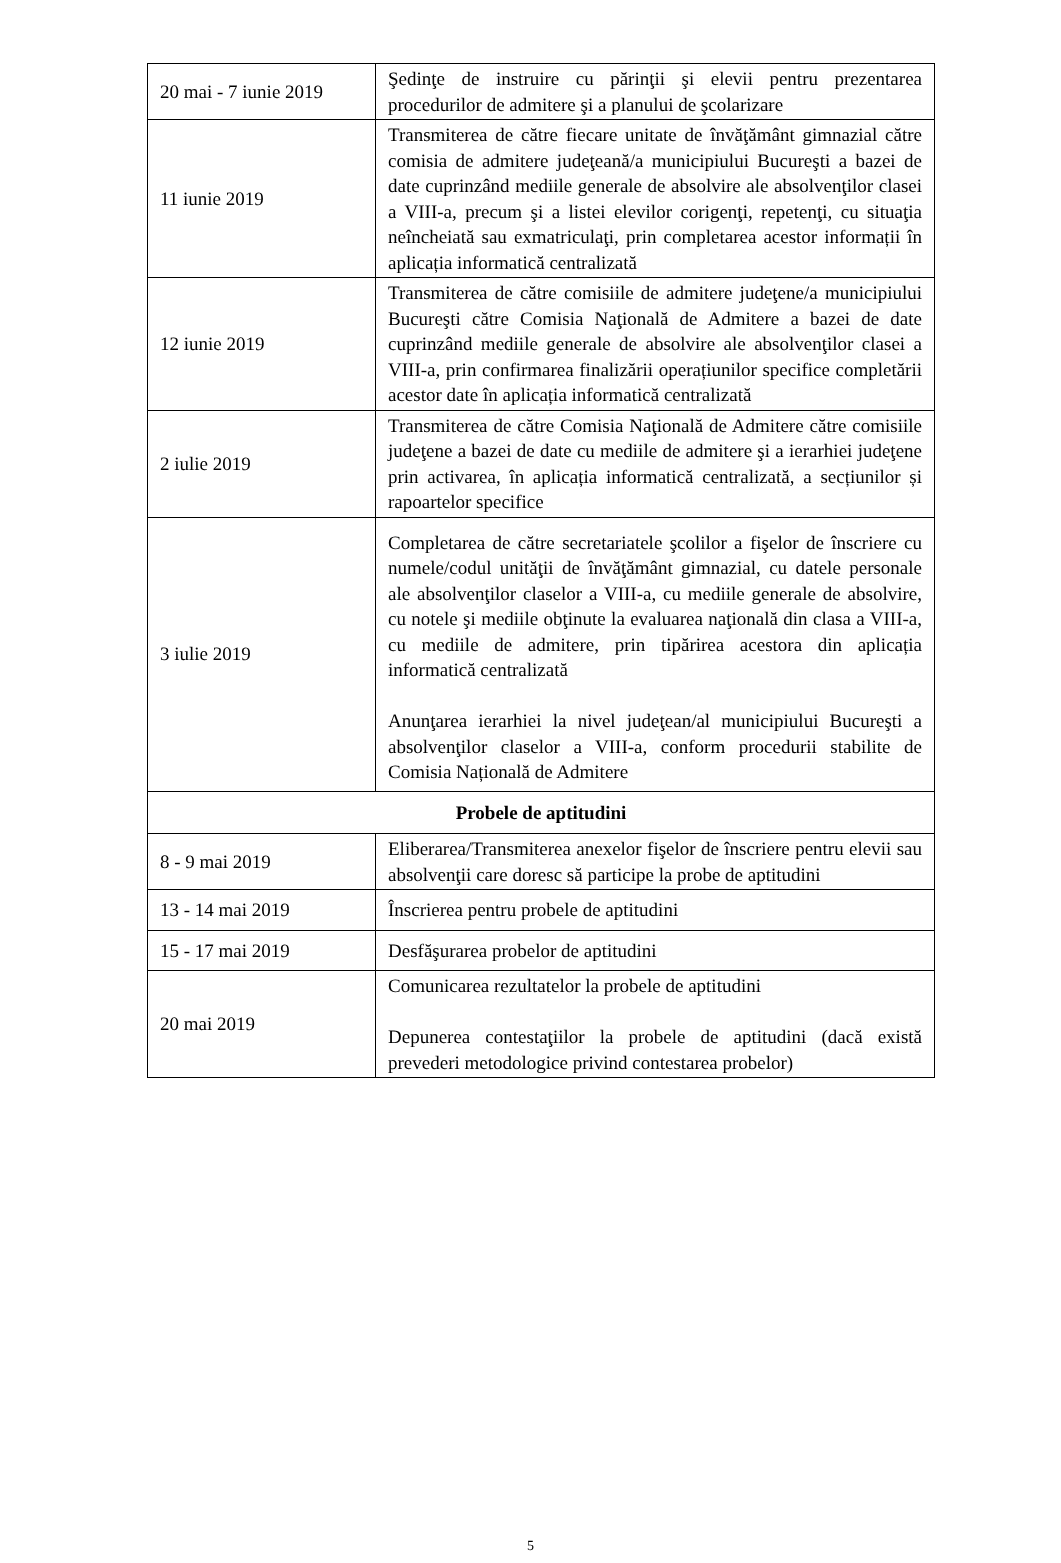| 20 mai - 7 iunie 2019 | Şedinţe de instruire cu părinţii şi elevii pentru prezentarea procedurilor de admitere şi a planului de şcolarizare |
| 11 iunie 2019 | Transmiterea de către fiecare unitate de învăţământ gimnazial către comisia de admitere judeţeană/a municipiului Bucureşti a bazei de date cuprinzând mediile generale de absolvire ale absolvenţilor clasei a VIII-a, precum şi a listei elevilor corigenţi, repetenţi, cu situaţia neîncheiată sau exmatriculaţi, prin completarea acestor informații în aplicația informatică centralizată |
| 12 iunie 2019 | Transmiterea de către comisiile de admitere judeţene/a municipiului Bucureşti către Comisia Naţională de Admitere a bazei de date cuprinzând mediile generale de absolvire ale absolvenţilor clasei a VIII-a, prin confirmarea finalizării operațiunilor specifice completării acestor date în aplicația informatică centralizată |
| 2 iulie 2019 | Transmiterea de către Comisia Naţională de Admitere către comisiile judeţene a bazei de date cu mediile de admitere şi a ierarhiei judeţene prin activarea, în aplicația informatică centralizată, a secțiunilor și rapoartelor specifice |
| 3 iulie 2019 | Completarea de către secretariatele şcolilor a fişelor de înscriere cu numele/codul unităţii de învăţământ gimnazial, cu datele personale ale absolvenţilor claselor a VIII-a, cu mediile generale de absolvire, cu notele şi mediile obţinute la evaluarea naţională din clasa a VIII-a, cu mediile de admitere, prin tipărirea acestora din aplicația informatică centralizată Anunţarea ierarhiei la nivel judeţean/al municipiului Bucureşti a absolvenţilor claselor a VIII-a, conform procedurii stabilite de Comisia Națională de Admitere |
| Probele de aptitudini | |
| 8 - 9 mai 2019 | Eliberarea/Transmiterea anexelor fişelor de înscriere pentru elevii sau absolvenţii care doresc să participe la probe de aptitudini |
| 13 - 14 mai 2019 | Înscrierea pentru probele de aptitudini |
| 15 - 17 mai 2019 | Desfăşurarea probelor de aptitudini |
| 20 mai 2019 | Comunicarea rezultatelor la probele de aptitudini Depunerea contestaţiilor la probele de aptitudini (dacă există prevederi metodologice privind contestarea probelor) |
5